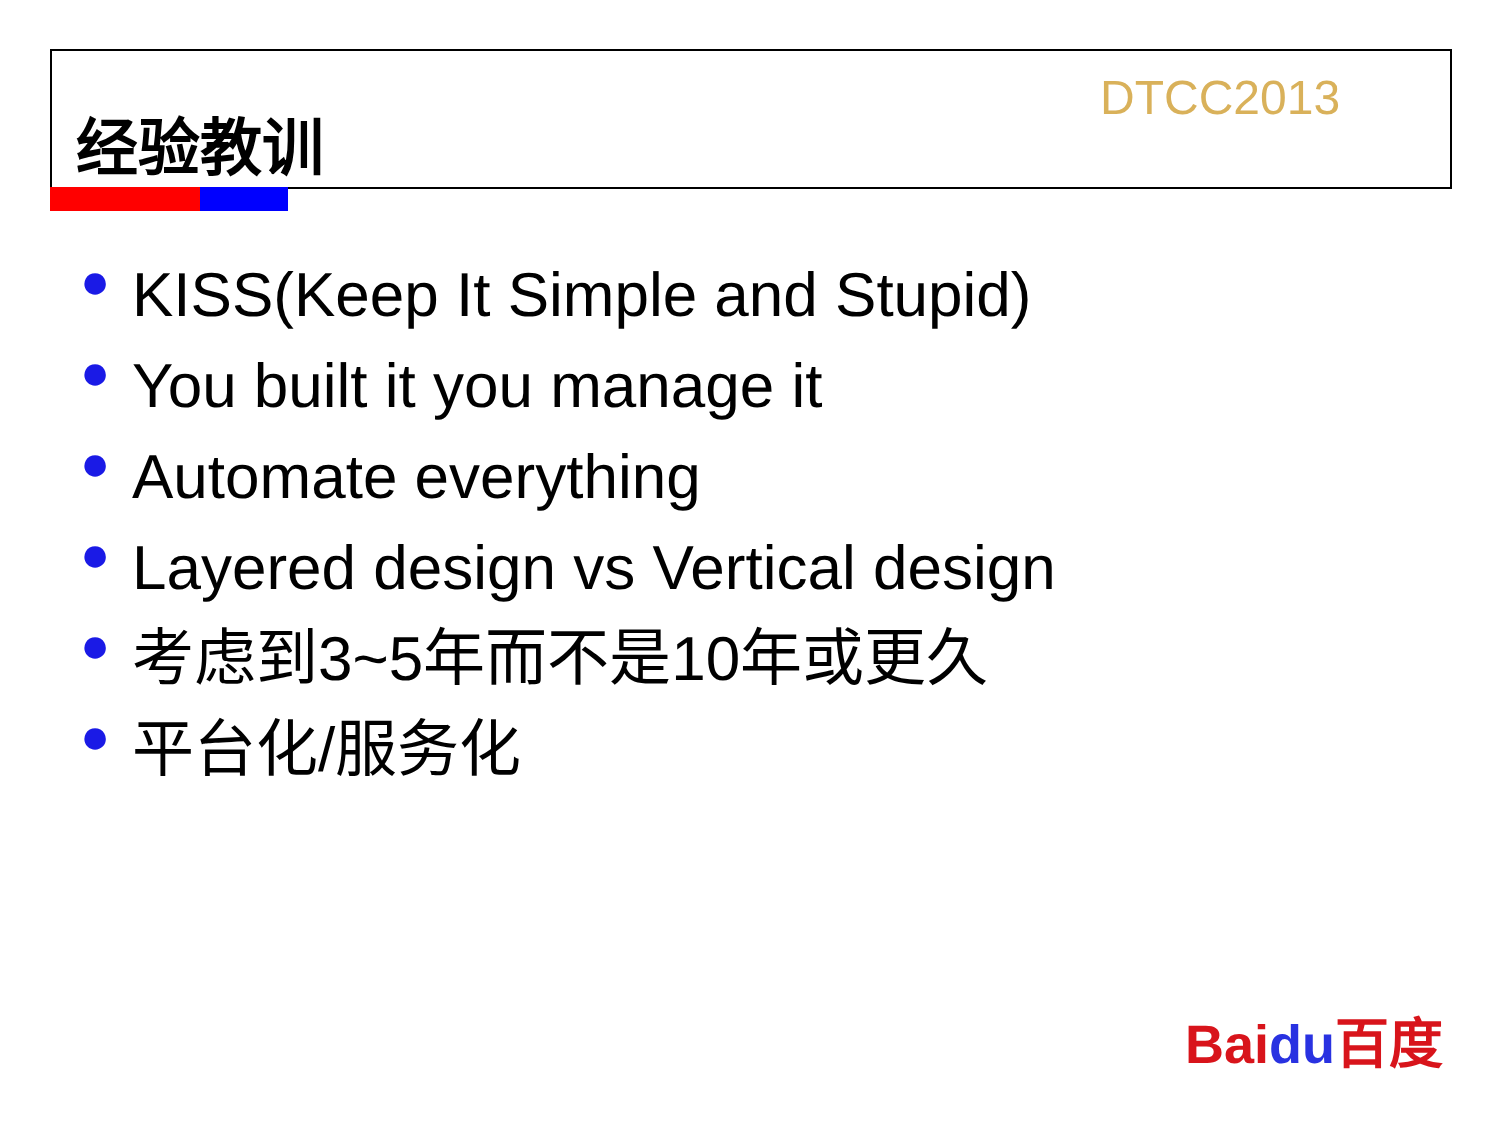经验教训 DTCC2013
● KISS(Keep It Simple and Stupid)
● You built it you manage it
● Automate everything
● Layered design vs Vertical design
● 考虑到3~5年而不是10年或更久
● 平台化/服务化
Baidu百度